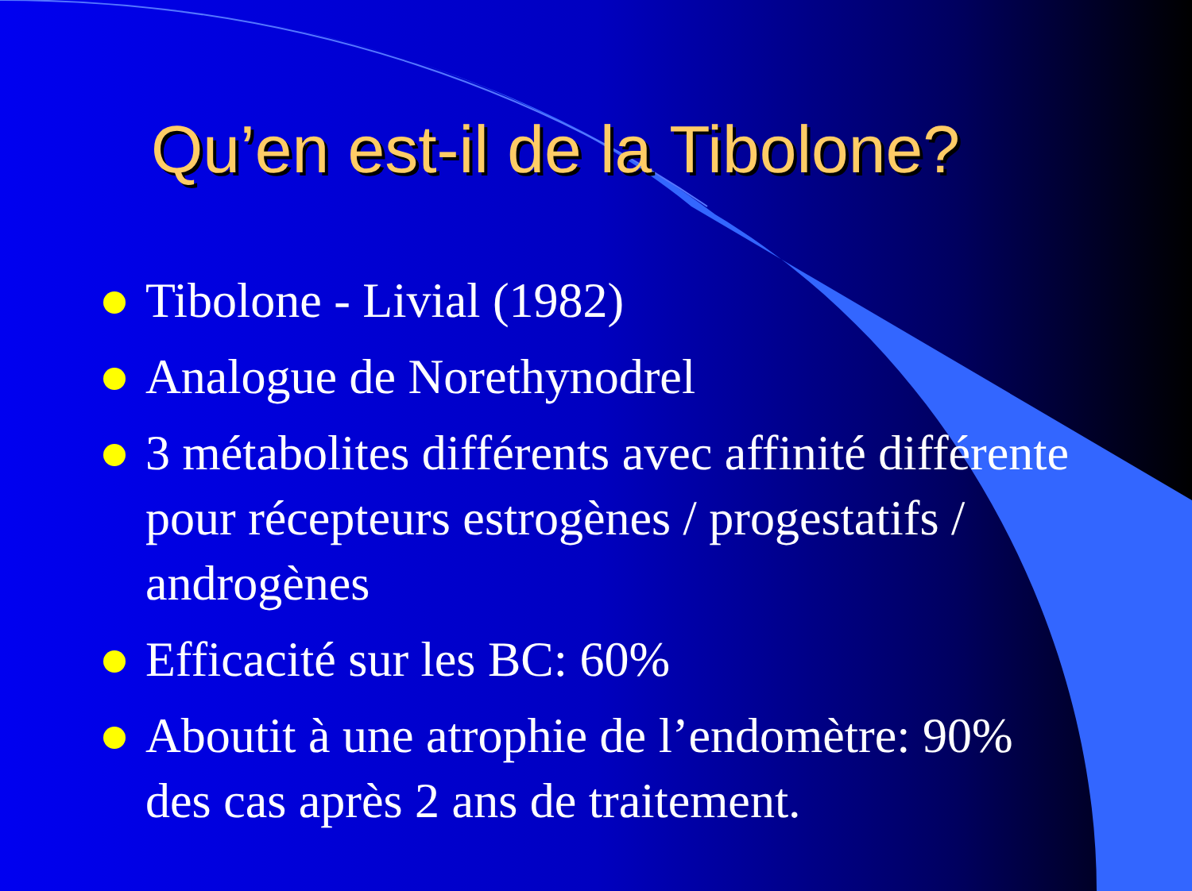Qu’en est-il de la Tibolone?
Tibolone - Livial (1982)
Analogue de Norethynodrel
3 métabolites différents avec affinité différente pour récepteurs estrogènes / progestatifs / androgènes
Efficacité sur les BC: 60%
Aboutit à une atrophie de l’endomètre: 90% des cas après 2 ans de traitement.